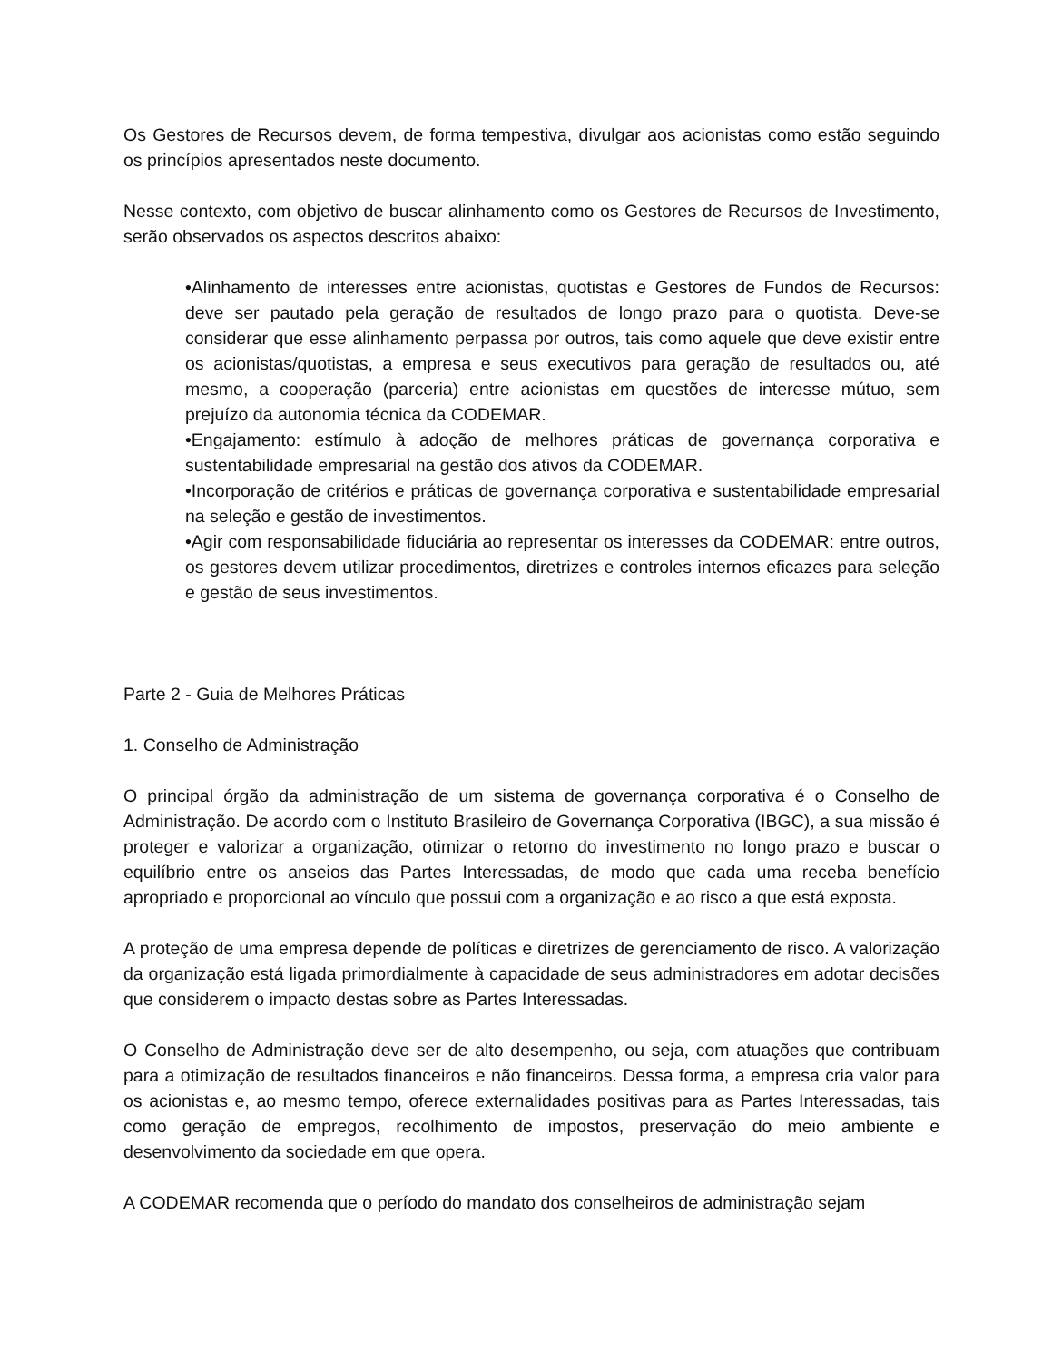Os Gestores de Recursos devem, de forma tempestiva, divulgar aos acionistas como estão seguindo os princípios apresentados neste documento.
Nesse contexto, com objetivo de buscar alinhamento como os Gestores de Recursos de Investimento, serão observados os aspectos descritos abaixo:
•Alinhamento de interesses entre acionistas, quotistas e Gestores de Fundos de Recursos: deve ser pautado pela geração de resultados de longo prazo para o quotista. Deve-se considerar que esse alinhamento perpassa por outros, tais como aquele que deve existir entre os acionistas/quotistas, a empresa e seus executivos para geração de resultados ou, até mesmo, a cooperação (parceria) entre acionistas em questões de interesse mútuo, sem prejuízo da autonomia técnica da CODEMAR.
•Engajamento: estímulo à adoção de melhores práticas de governança corporativa e sustentabilidade empresarial na gestão dos ativos da CODEMAR.
•Incorporação de critérios e práticas de governança corporativa e sustentabilidade empresarial na seleção e gestão de investimentos.
•Agir com responsabilidade fiduciária ao representar os interesses da CODEMAR: entre outros, os gestores devem utilizar procedimentos, diretrizes e controles internos eficazes para seleção e gestão de seus investimentos.
Parte 2 - Guia de Melhores Práticas
1. Conselho de Administração
O principal órgão da administração de um sistema de governança corporativa é o Conselho de Administração. De acordo com o Instituto Brasileiro de Governança Corporativa (IBGC), a sua missão é proteger e valorizar a organização, otimizar o retorno do investimento no longo prazo e buscar o equilíbrio entre os anseios das Partes Interessadas, de modo que cada uma receba benefício apropriado e proporcional ao vínculo que possui com a organização e ao risco a que está exposta.
A proteção de uma empresa depende de políticas e diretrizes de gerenciamento de risco. A valorização da organização está ligada primordialmente à capacidade de seus administradores em adotar decisões que considerem o impacto destas sobre as Partes Interessadas.
O Conselho de Administração deve ser de alto desempenho, ou seja, com atuações que contribuam para a otimização de resultados financeiros e não financeiros. Dessa forma, a empresa cria valor para os acionistas e, ao mesmo tempo, oferece externalidades positivas para as Partes Interessadas, tais como geração de empregos, recolhimento de impostos, preservação do meio ambiente e desenvolvimento da sociedade em que opera.
A CODEMAR recomenda que o período do mandato dos conselheiros de administração sejam